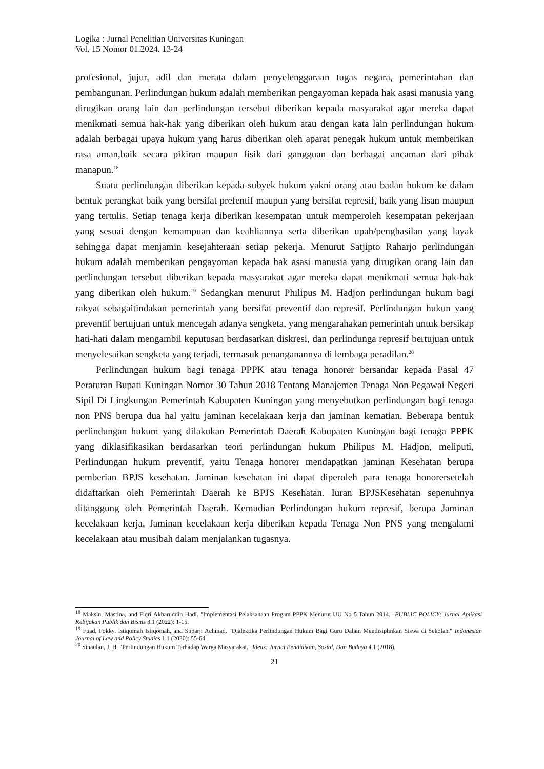Logika : Jurnal Penelitian Universitas Kuningan
Vol. 15 Nomor 01.2024. 13-24
profesional, jujur, adil dan merata dalam penyelenggaraan tugas negara, pemerintahan dan pembangunan. Perlindungan hukum adalah memberikan pengayoman kepada hak asasi manusia yang dirugikan orang lain dan perlindungan tersebut diberikan kepada masyarakat agar mereka dapat menikmati semua hak-hak yang diberikan oleh hukum atau dengan kata lain perlindungan hukum adalah berbagai upaya hukum yang harus diberikan oleh aparat penegak hukum untuk memberikan rasa aman,baik secara pikiran maupun fisik dari gangguan dan berbagai ancaman dari pihak manapun.<sup>18</sup>
Suatu perlindungan diberikan kepada subyek hukum yakni orang atau badan hukum ke dalam bentuk perangkat baik yang bersifat prefentif maupun yang bersifat represif, baik yang lisan maupun yang tertulis. Setiap tenaga kerja diberikan kesempatan untuk memperoleh kesempatan pekerjaan yang sesuai dengan kemampuan dan keahliannya serta diberikan upah/penghasilan yang layak sehingga dapat menjamin kesejahteraan setiap pekerja. Menurut Satjipto Raharjo perlindungan hukum adalah memberikan pengayoman kepada hak asasi manusia yang dirugikan orang lain dan perlindungan tersebut diberikan kepada masyarakat agar mereka dapat menikmati semua hak-hak yang diberikan oleh hukum.<sup>19</sup> Sedangkan menurut Philipus M. Hadjon perlindungan hukum bagi rakyat sebagaitindakan pemerintah yang bersifat preventif dan represif. Perlindungan hukun yang preventif bertujuan untuk mencegah adanya sengketa, yang mengarahakan pemerintah untuk bersikap hati-hati dalam mengambil keputusan berdasarkan diskresi, dan perlindunga represif bertujuan untuk menyelesaikan sengketa yang terjadi, termasuk penanganannya di lembaga peradilan.<sup>20</sup>
Perlindungan hukum bagi tenaga PPPK atau tenaga honorer bersandar kepada Pasal 47 Peraturan Bupati Kuningan Nomor 30 Tahun 2018 Tentang Manajemen Tenaga Non Pegawai Negeri Sipil Di Lingkungan Pemerintah Kabupaten Kuningan yang menyebutkan perlindungan bagi tenaga non PNS berupa dua hal yaitu jaminan kecelakaan kerja dan jaminan kematian. Beberapa bentuk perlindungan hukum yang dilakukan Pemerintah Daerah Kabupaten Kuningan bagi tenaga PPPK yang diklasifikasikan berdasarkan teori perlindungan hukum Philipus M. Hadjon, meliputi, Perlindungan hukum preventif, yaitu Tenaga honorer mendapatkan jaminan Kesehatan berupa pemberian BPJS kesehatan. Jaminan kesehatan ini dapat diperoleh para tenaga honorersetelah didaftarkan oleh Pemerintah Daerah ke BPJS Kesehatan. Iuran BPJSKesehatan sepenuhnya ditanggung oleh Pemerintah Daerah. Kemudian Perlindungan hukum represif, berupa Jaminan kecelakaan kerja, Jaminan kecelakaan kerja diberikan kepada Tenaga Non PNS yang mengalami kecelakaan atau musibah dalam menjalankan tugasnya.
<sup>18</sup> Maksin, Mastina, and Fiqri Akbaruddin Hadi. "Implementasi Pelaksanaan Progam PPPK Menurut UU No 5 Tahun 2014." PUBLIC POLICY; Jurnal Aplikasi Kebijakan Publik dan Bisnis 3.1 (2022): 1-15.
<sup>19</sup> Fuad, Fokky, Istiqomah Istiqomah, and Suparji Achmad. "Dialektika Perlindungan Hukum Bagi Guru Dalam Mendisiplinkan Siswa di Sekolah." Indonesian Journal of Law and Policy Studies 1.1 (2020): 55-64.
<sup>20</sup> Sinaulan, J. H. "Perlindungan Hukum Terhadap Warga Masyarakat." Ideas: Jurnal Pendidikan, Sosial, Dan Budaya 4.1 (2018).
21